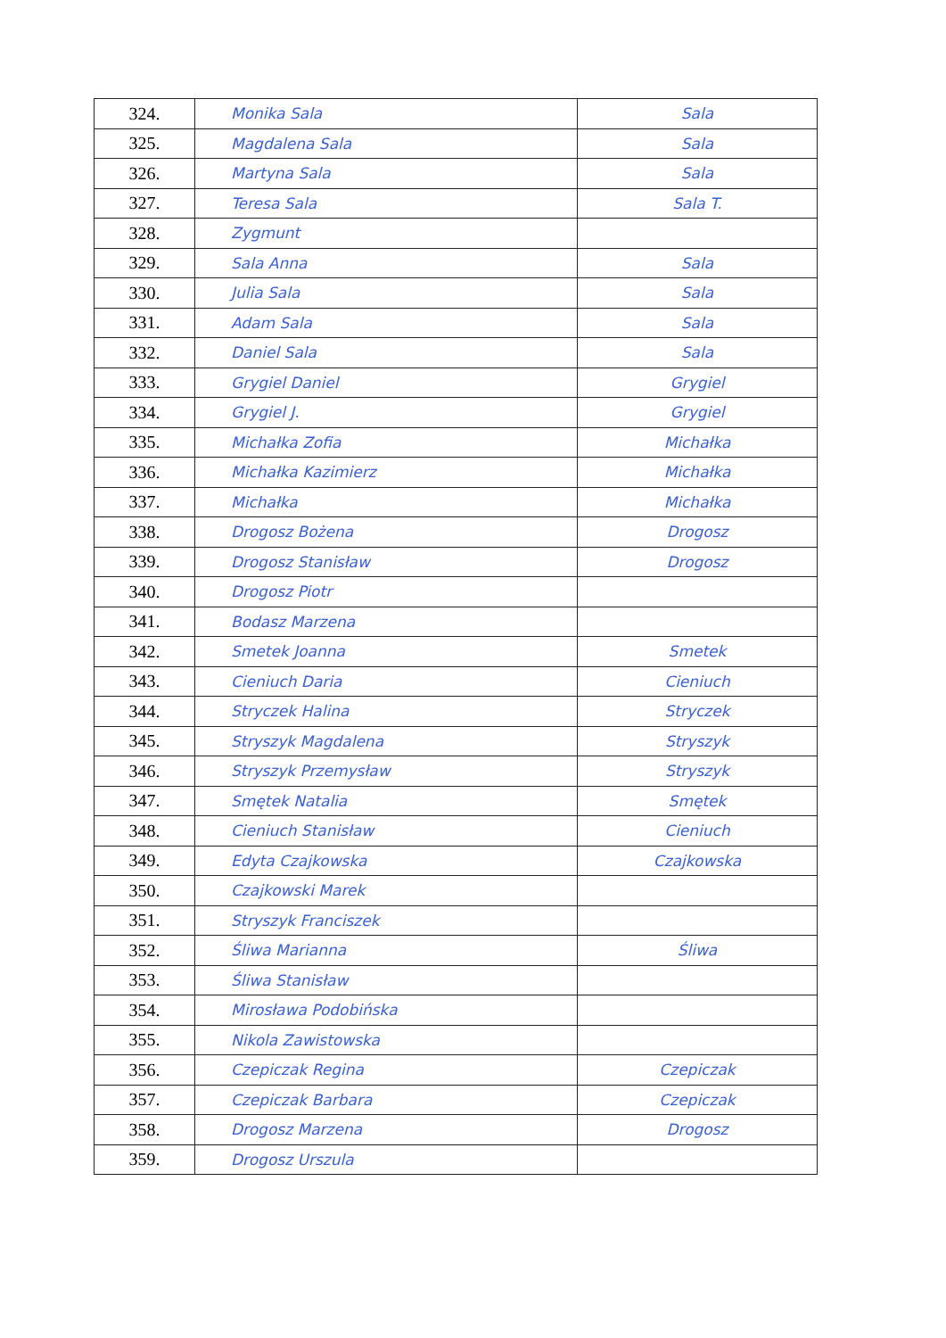| 324. | Monika Sala | Sala |
| 325. | Magdalena Sala | Sala |
| 326. | Martyna Sala | Sala |
| 327. | Teresa Sala | Sala T. |
| 328. | Zygmunt | |
| 329. | Sala Anna | Sala |
| 330. | Julia Sala | Sala |
| 331. | Adam Sala | Sala |
| 332. | Daniel Sala | Sala |
| 333. | Grygiel Daniel | Grygiel |
| 334. | Grygiel J. | Grygiel |
| 335. | Michałka Zofia | Michałka |
| 336. | Michałka Kazimierz | Michałka |
| 337. | Michałka | Michałka |
| 338. | Drogosz Bożena | Drogosz |
| 339. | Drogosz Stanisław | Drogosz |
| 340. | Drogosz Piotr | |
| 341. | Bodasz Marzena | |
| 342. | Smetek Joanna | Smetek |
| 343. | Cieniuch Daria | Cieniuch |
| 344. | Stryczek Halina | Stryczek |
| 345. | Stryszyk Magdalena | Stryszyk |
| 346. | Stryszyk Przemysław | Stryszyk |
| 347. | Smętek Natalia | Smętek |
| 348. | Cieniuch Stanisław | Cieniuch |
| 349. | Edyta Czajkowska | Czajkowska |
| 350. | Czajkowski Marek | |
| 351. | Stryszyk Franciszek | |
| 352. | Śliwa Marianna | Śliwa |
| 353. | Śliwa Stanisław | |
| 354. | Mirosława Podobińska | |
| 355. | Nikola Zawistowska | |
| 356. | Czepiczak Regina | Czepiczak |
| 357. | Czepiczak Barbara | Czepiczak |
| 358. | Drogosz Marzena | Drogosz |
| 359. | Drogosz Urszula | |